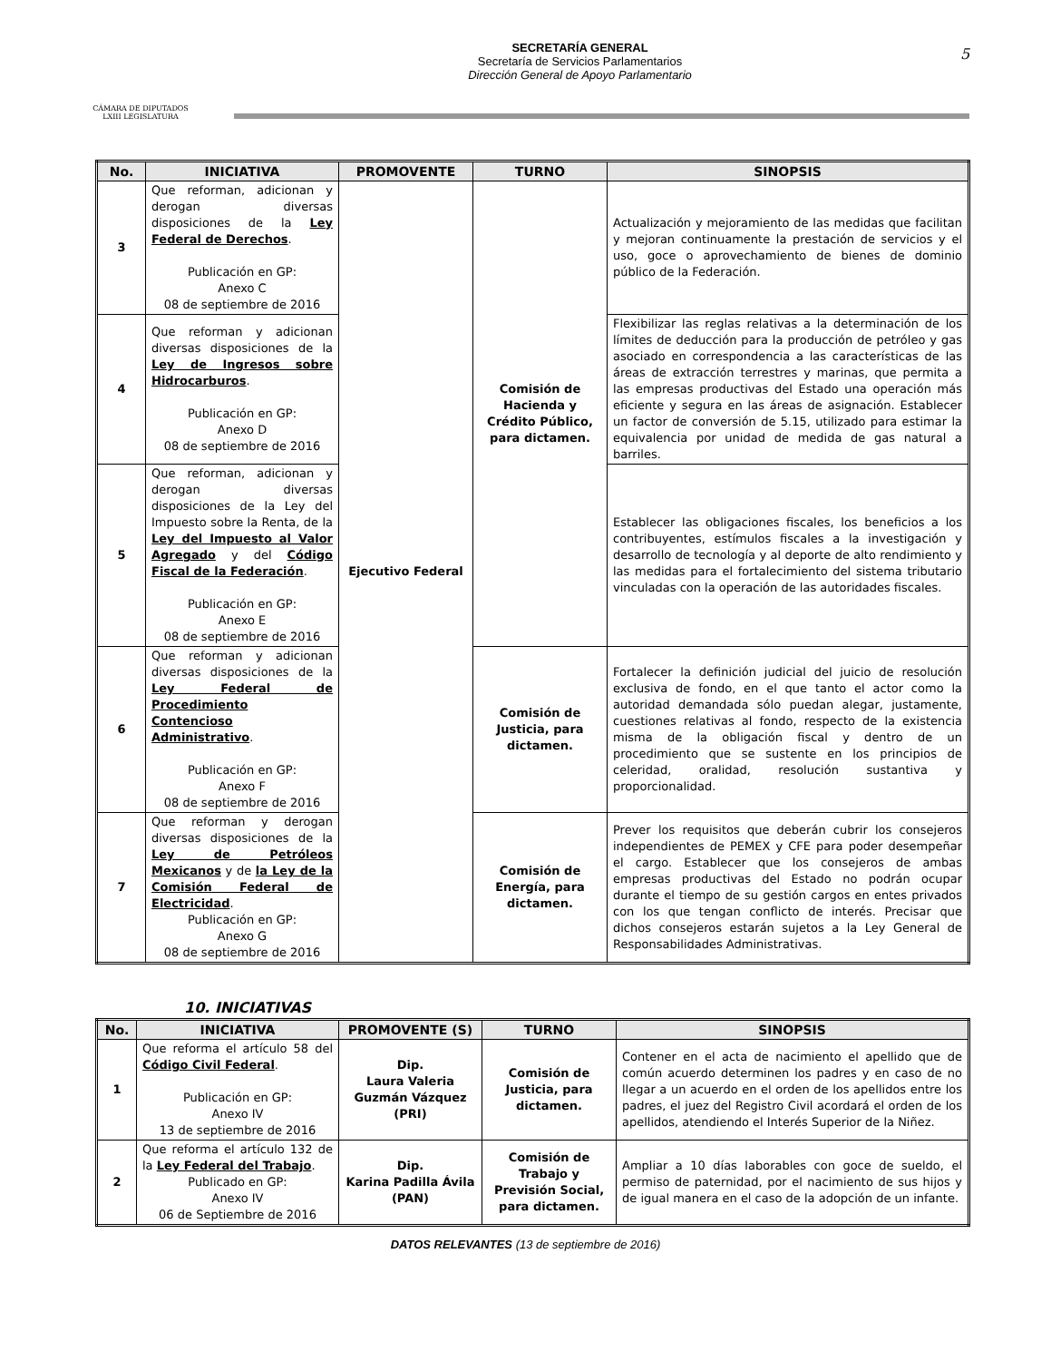CÁMARA DE DIPUTADOS
LXIII LEGISLATURA
SECRETARÍA GENERAL
Secretaría de Servicios Parlamentarios
Dirección General de Apoyo Parlamentario
5
| No. | INICIATIVA | PROMOVENTE | TURNO | SINOPSIS |
| --- | --- | --- | --- | --- |
| 3 | Que reforman, adicionan y derogan diversas disposiciones de la Ley Federal de Derechos . Publicación en GP: Anexo C 08 de septiembre de 2016 | Ejecutivo Federal | Comisión de Hacienda y Crédito Público, para dictamen. | Actualización y mejoramiento de las medidas que facilitan y mejoran continuamente la prestación de servicios y el uso, goce o aprovechamiento de bienes de dominio público de la Federación. |
| 4 | Que reforman y adicionan diversas disposiciones de la Ley de Ingresos sobre Hidrocarburos . Publicación en GP: Anexo D 08 de septiembre de 2016 | | | Flexibilizar las reglas relativas a la determinación de los límites de deducción para la producción de petróleo y gas asociado en correspondencia a las características de las áreas de extracción terrestres y marinas, que permita a las empresas productivas del Estado una operación más eficiente y segura en las áreas de asignación. Establecer un factor de conversión de 5.15, utilizado para estimar la equivalencia por unidad de medida de gas natural a barriles. |
| 5 | Que reforman, adicionan y derogan diversas disposiciones de la Ley del Impuesto sobre la Renta, de la Ley del Impuesto al Valor Agregado y del Código Fiscal de la Federación . Publicación en GP: Anexo E 08 de septiembre de 2016 | | | Establecer las obligaciones fiscales, los beneficios a los contribuyentes, estímulos fiscales a la investigación y desarrollo de tecnología y al deporte de alto rendimiento y las medidas para el fortalecimiento del sistema tributario vinculadas con la operación de las autoridades fiscales. |
| 6 | Que reforman y adicionan diversas disposiciones de la Ley Federal de Procedimiento Contencioso Administrativo . Publicación en GP: Anexo F 08 de septiembre de 2016 | | Comisión de Justicia, para dictamen. | Fortalecer la definición judicial del juicio de resolución exclusiva de fondo, en el que tanto el actor como la autoridad demandada sólo puedan alegar, justamente, cuestiones relativas al fondo, respecto de la existencia misma de la obligación fiscal y dentro de un procedimiento que se sustente en los principios de celeridad, oralidad, resolución sustantiva y proporcionalidad. |
| 7 | Que reforman y derogan diversas disposiciones de la Ley de Petróleos Mexicanos y de la Ley de la Comisión Federal de Electricidad . Publicación en GP: Anexo G 08 de septiembre de 2016 | | Comisión de Energía, para dictamen. | Prever los requisitos que deberán cubrir los consejeros independientes de PEMEX y CFE para poder desempeñar el cargo. Establecer que los consejeros de ambas empresas productivas del Estado no podrán ocupar durante el tiempo de su gestión cargos en entes privados con los que tengan conflicto de interés. Precisar que dichos consejeros estarán sujetos a la Ley General de Responsabilidades Administrativas. |
10. INICIATIVAS
| No. | INICIATIVA | PROMOVENTE (S) | TURNO | SINOPSIS |
| --- | --- | --- | --- | --- |
| 1 | Que reforma el artículo 58 del Código Civil Federal . Publicación en GP: Anexo IV 13 de septiembre de 2016 | Dip. Laura Valeria Guzmán Vázquez (PRI) | Comisión de Justicia, para dictamen. | Contener en el acta de nacimiento el apellido que de común acuerdo determinen los padres y en caso de no llegar a un acuerdo en el orden de los apellidos entre los padres, el juez del Registro Civil acordará el orden de los apellidos, atendiendo el Interés Superior de la Niñez. |
| 2 | Que reforma el artículo 132 de la Ley Federal del Trabajo . Publicado en GP: Anexo IV 06 de Septiembre de 2016 | Dip. Karina Padilla Ávila (PAN) | Comisión de Trabajo y Previsión Social, para dictamen. | Ampliar a 10 días laborables con goce de sueldo, el permiso de paternidad, por el nacimiento de sus hijos y de igual manera en el caso de la adopción de un infante. |
DATOS RELEVANTES (13 de septiembre de 2016)